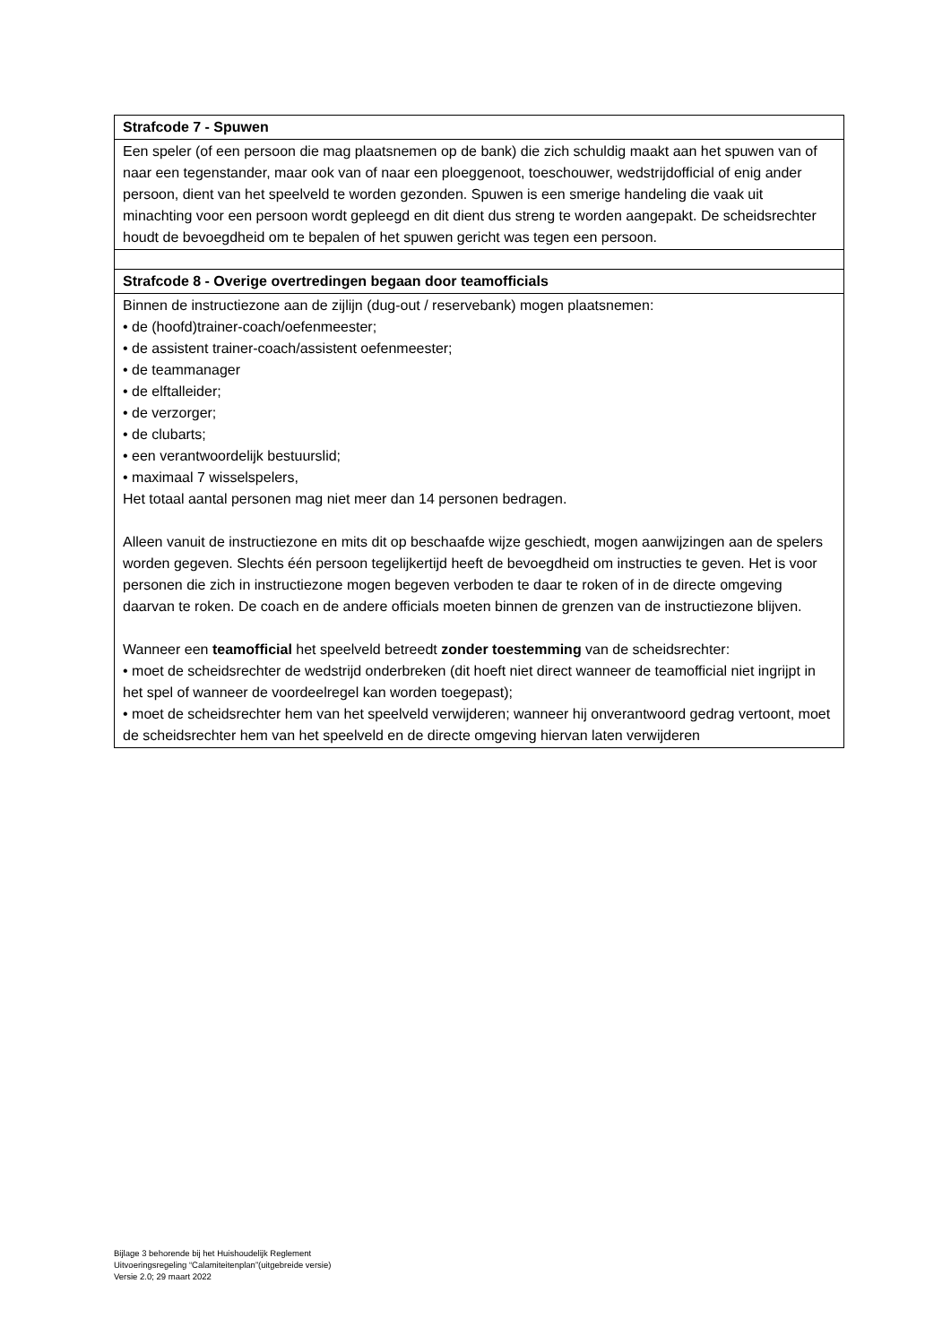| Strafcode 7 - Spuwen |
| Een speler (of een persoon die mag plaatsnemen op de bank) die zich schuldig maakt aan het spuwen van of naar een tegenstander, maar ook van of naar een ploeggenoot, toeschouwer, wedstrijdofficial of enig ander persoon, dient van het speelveld te worden gezonden. Spuwen is een smerige handeling die vaak uit minachting voor een persoon wordt gepleegd en dit dient dus streng te worden aangepakt. De scheidsrechter houdt de bevoegdheid om te bepalen of het spuwen gericht was tegen een persoon. |
| Strafcode 8 - Overige overtredingen begaan door teamofficials |
| Binnen de instructiezone aan de zijlijn (dug-out / reservebank) mogen plaatsnemen: • de (hoofd)trainer-coach/oefenmeester; • de assistent trainer-coach/assistent oefenmeester; • de teammanager • de elftalleider; • de verzorger; • de clubarts; • een verantwoordelijk bestuurslid; • maximaal 7 wisselspelers, Het totaal aantal personen mag niet meer dan 14 personen bedragen. Alleen vanuit de instructiezone en mits dit op beschaafde wijze geschiedt, mogen aanwijzingen aan de spelers worden gegeven. Slechts één persoon tegelijkertijd heeft de bevoegdheid om instructies te geven. Het is voor personen die zich in instructiezone mogen begeven verboden te daar te roken of in de directe omgeving daarvan te roken. De coach en de andere officials moeten binnen de grenzen van de instructiezone blijven. Wanneer een teamofficial het speelveld betreedt zonder toestemming van de scheidsrechter: • moet de scheidsrechter de wedstrijd onderbreken (dit hoeft niet direct wanneer de teamofficial niet ingrijpt in het spel of wanneer de voordeelregel kan worden toegepast); • moet de scheidsrechter hem van het speelveld verwijderen; wanneer hij onverantwoord gedrag vertoont, moet de scheidsrechter hem van het speelveld en de directe omgeving hiervan laten verwijderen |
Bijlage 3 behorende bij het Huishoudelijk Reglement
Uitvoeringsregeling “Calamiteitenplan”(uitgebreide versie)
Versie 2.0; 29 maart 2022